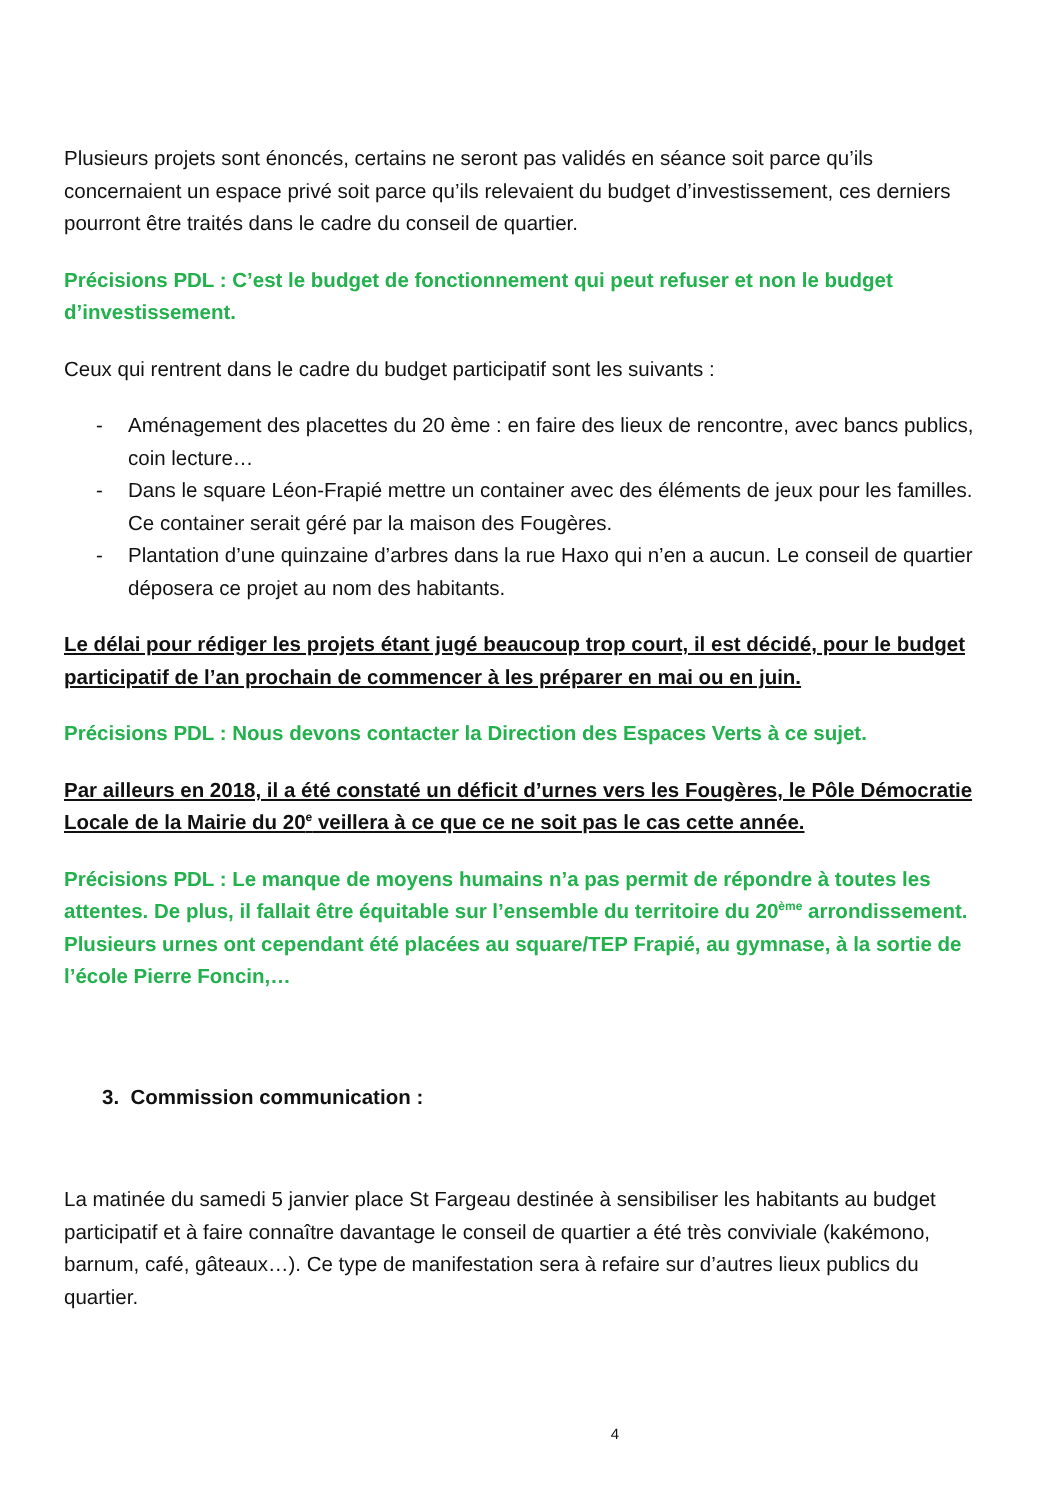Plusieurs projets sont énoncés, certains ne seront pas validés en séance soit parce qu’ils concernaient un espace privé soit parce qu’ils relevaient du budget d’investissement, ces derniers pourront être traités dans le cadre du conseil de quartier.
Précisions PDL : C’est le budget de fonctionnement qui peut refuser et non le budget d’investissement.
Ceux qui rentrent dans le cadre du budget participatif sont les suivants :
- Aménagement des placettes du 20 ème : en faire des lieux de rencontre, avec bancs publics, coin lecture…
- Dans le square Léon-Frapié mettre un container avec des éléments de jeux pour les familles. Ce container serait géré par la maison des Fougères.
- Plantation d’une quinzaine d’arbres dans la rue Haxo qui n’en a aucun. Le conseil de quartier déposera ce projet au nom des habitants.
Le délai pour rédiger les projets étant jugé beaucoup trop court, il est décidé, pour le budget participatif de l’an prochain de commencer à les préparer en mai ou en juin.
Précisions PDL : Nous devons contacter la Direction des Espaces Verts à ce sujet.
Par ailleurs en 2018, il a été constaté un déficit d’urnes vers les Fougères, le Pôle Démocratie Locale de la Mairie du 20<sup>e</sup> veillera à ce que ce ne soit pas le cas cette année.
Précisions PDL : Le manque de moyens humains n’a pas permit de répondre à toutes les attentes. De plus, il fallait être équitable sur l’ensemble du territoire du 20<sup>ème</sup> arrondissement. Plusieurs urnes ont cependant été placées au square/TEP Frapié, au gymnase, à la sortie de l’école Pierre Foncin,…
3. Commission communication :
La matinée du samedi 5 janvier place St Fargeau destinée à sensibiliser les habitants au budget participatif et à faire connaître davantage le conseil de quartier a été très conviviale (kakémono, barnum, café, gâteaux…). Ce type de manifestation sera à refaire sur d’autres lieux publics du quartier.
4